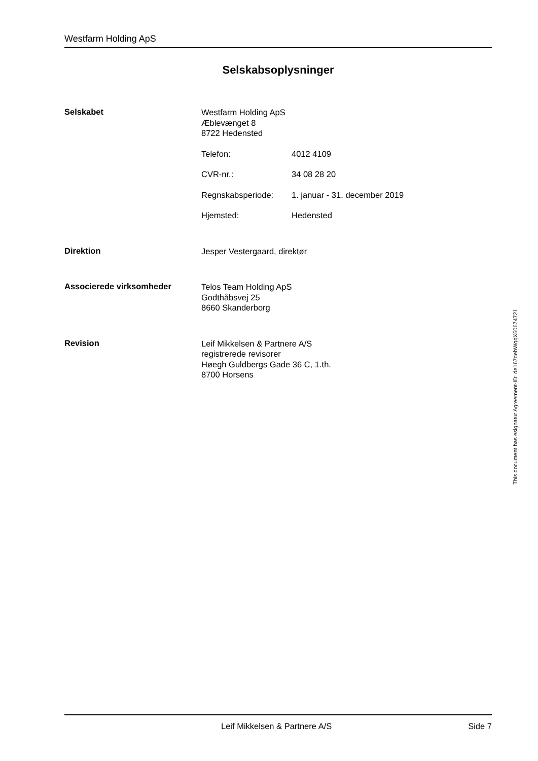Westfarm Holding ApS
Selskabsoplysninger
Selskabet
Westfarm Holding ApS
Æblevænget 8
8722 Hedensted
Telefon: 4012 4109
CVR-nr.: 34 08 28 20
Regnskabsperiode: 1. januar - 31. december 2019
Hjemsted: Hedensted
Direktion
Jesper Vestergaard, direktør
Associerede virksomheder
Telos Team Holding ApS
Godthåbsvej 25
8660 Skanderborg
Revision
Leif Mikkelsen & Partnere A/S
registrerede revisorer
Høegh Guldbergs Gade 36 C, 1.th.
8700 Horsens
Leif Mikkelsen & Partnere A/S Side 7
This document has esignatur Agreement-ID: de167debWqqX60674721